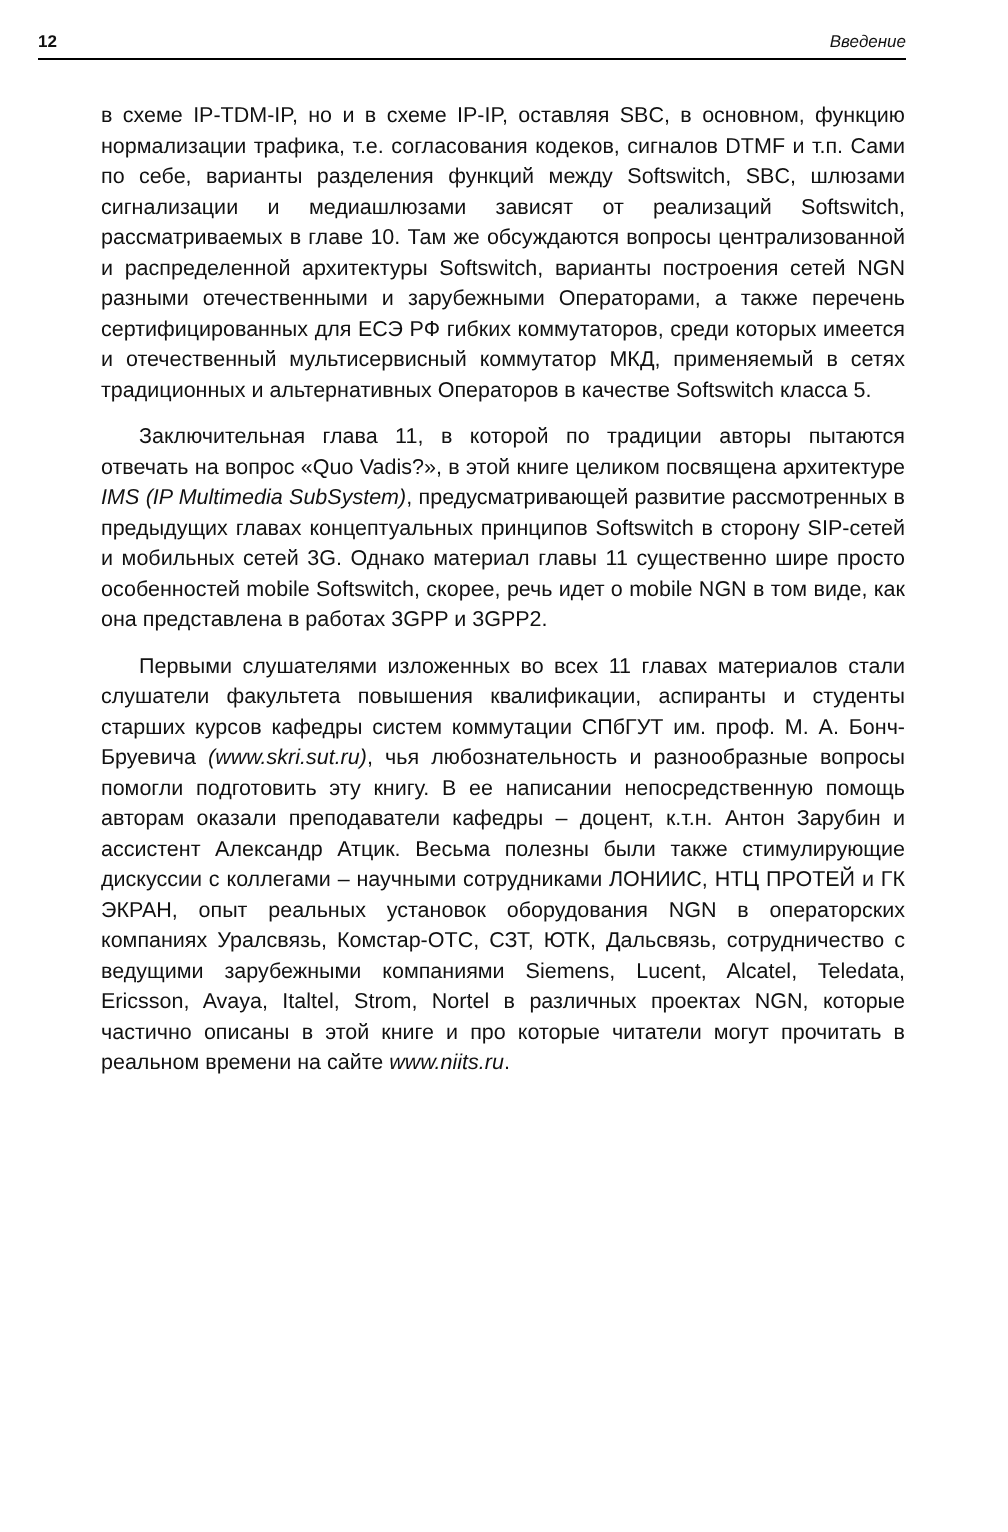12 Введение
в схеме IP-TDM-IP, но и в схеме IP-IP, оставляя SBC, в основном, функцию нормализации трафика, т.е. согласования кодеков, сигналов DTMF и т.п. Сами по себе, варианты разделения функций между Softswitch, SBC, шлюзами сигнализации и медиашлюзами зависят от реализаций Softswitch, рассматриваемых в главе 10. Там же обсуждаются вопросы централизованной и распределенной архитектуры Softswitch, варианты построения сетей NGN разными отечественными и зарубежными Операторами, а также перечень сертифицированных для ЕСЭ РФ гибких коммутаторов, среди которых имеется и отечественный мультисервисный коммутатор МКД, применяемый в сетях традиционных и альтернативных Операторов в качестве Softswitch класса 5.
Заключительная глава 11, в которой по традиции авторы пытаются отвечать на вопрос «Quo Vadis?», в этой книге целиком посвящена архитектуре IMS (IP Multimedia SubSystem), предусматривающей развитие рассмотренных в предыдущих главах концептуальных принципов Softswitch в сторону SIP-сетей и мобильных сетей 3G. Однако материал главы 11 существенно шире просто особенностей mobile Softswitch, скорее, речь идет о mobile NGN в том виде, как она представлена в работах 3GPP и 3GPP2.
Первыми слушателями изложенных во всех 11 главах материалов стали слушатели факультета повышения квалификации, аспиранты и студенты старших курсов кафедры систем коммутации СПбГУТ им. проф. М. А. Бонч-Бруевича (www.skri.sut.ru), чья любознательность и разнообразные вопросы помогли подготовить эту книгу. В ее написании непосредственную помощь авторам оказали преподаватели кафедры – доцент, к.т.н. Антон Зарубин и ассистент Александр Атцик. Весьма полезны были также стимулирующие дискуссии с коллегами – научными сотрудниками ЛОНИИС, НТЦ ПРОТЕЙ и ГК ЭКРАН, опыт реальных установок оборудования NGN в операторских компаниях Уралсвязь, Комстар-ОТС, СЗТ, ЮТК, Дальсвязь, сотрудничество с ведущими зарубежными компаниями Siemens, Lucent, Alcatel, Teledata, Ericsson, Avaya, Italtel, Strom, Nortel в различных проектах NGN, которые частично описаны в этой книге и про которые читатели могут прочитать в реальном времени на сайте www.niits.ru.